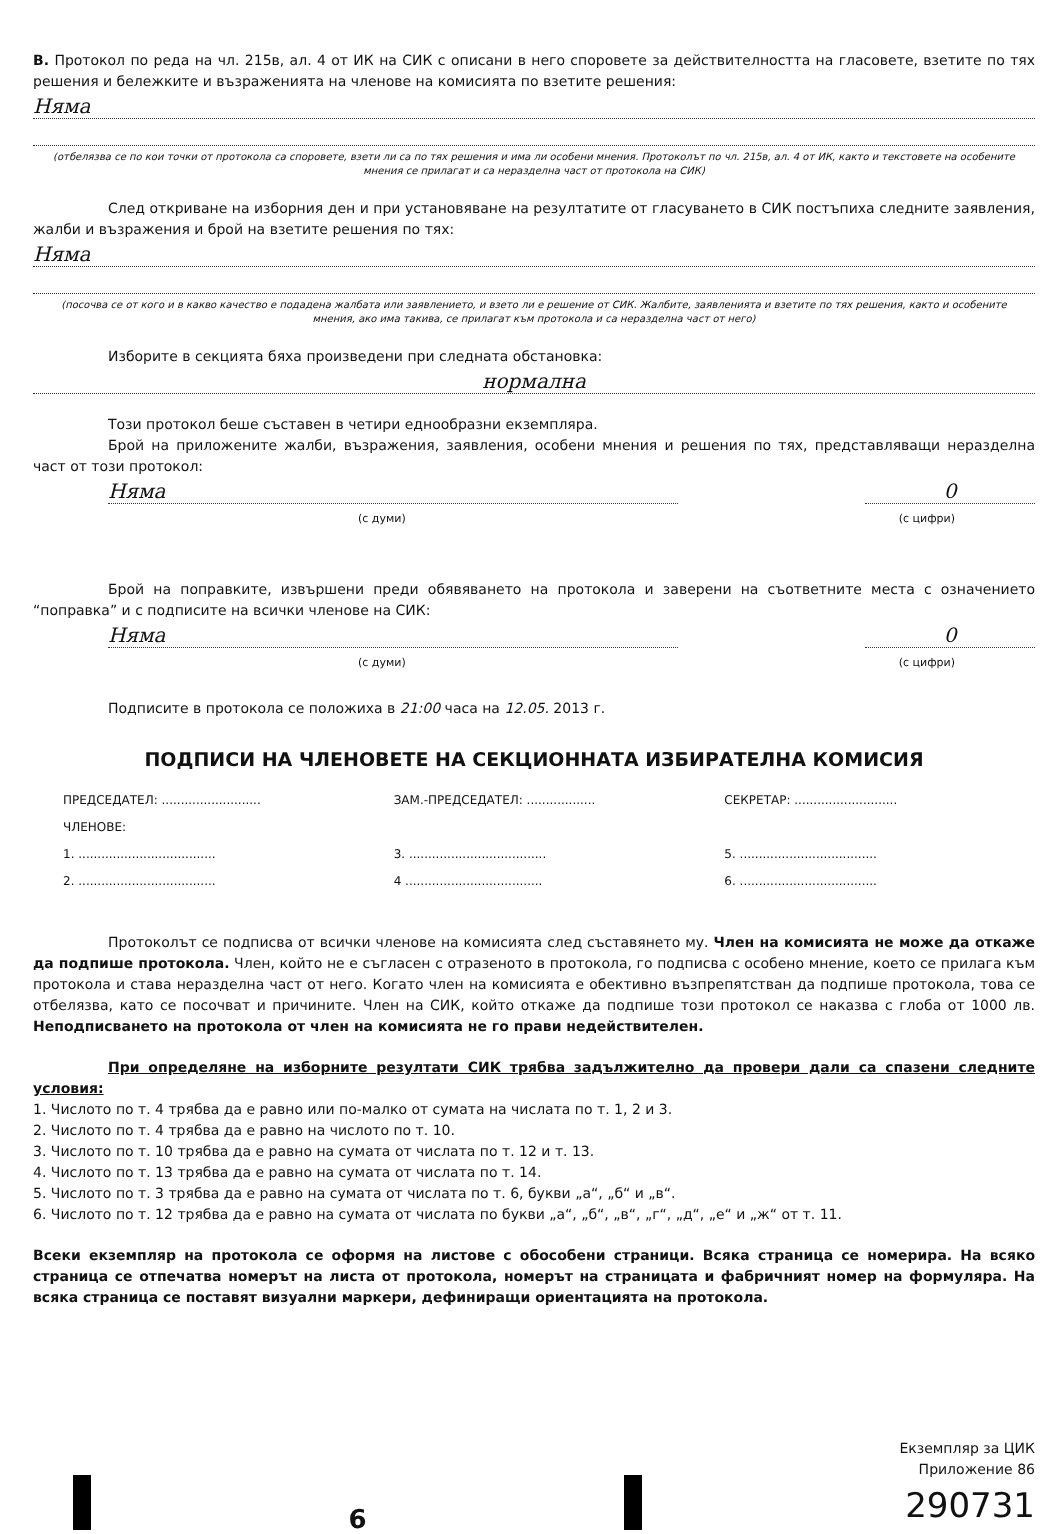В. Протокол по реда на чл. 215в, ал. 4 от ИК на СИК с описани в него споровете за действителността на гласовете, взетите по тях решения и бележките и възраженията на членове на комисията по взетите решения:
Няма
(отбелязва се по кои точки от протокола са споровете, взети ли са по тях решения и има ли особени мнения. Протоколът по чл. 215в, ал. 4 от ИК, както и текстовете на особените мнения се прилагат и са неразделна част от протокола на СИК)
След откриване на изборния ден и при установяване на резултатите от гласуването в СИК постъпиха следните заявления, жалби и възражения и брой на взетите решения по тях:
Няма
(посочва се от кого и в какво качество е подадена жалбата или заявлението, и взето ли е решение от СИК. Жалбите, заявленията и взетите по тях решения, както и особените мнения, ако има такива, се прилагат към протокола и са неразделна част от него)
Изборите в секцията бяха произведени при следната обстановка:
нормална
Този протокол беше съставен в четири еднообразни екземпляра.
Брой на приложените жалби, възражения, заявления, особени мнения и решения по тях, представляващи неразделна част от този протокол:
Няма 0
(с думи) (с цифри)
Брой на поправките, извършени преди обявяването на протокола и заверени на съответните места с означението “поправка” и с подписите на всички членове на СИК:
Няма 0
(с думи) (с цифри)
Подписите в протокола се положиха в 21:00 часа на 12.05. 2013 г.
ПОДПИСИ НА ЧЛЕНОВЕТЕ НА СЕКЦИОННАТА ИЗБИРАТЕЛНА КОМИСИЯ
ПРЕДСЕДАТЕЛ: .......................... ЗАМ.-ПРЕДСЕДАТЕЛ: .................. СЕКРЕТАР: ........................... ЧЛЕНОВЕ: 1. .................................... 3. .................................... 5. .................................... 2. .................................... 4 .................................... 6. ....................................
Протоколът се подписва от всички членове на комисията след съставянето му. Член на комисията не може да откаже да подпише протокола. Член, който не е съгласен с отразеното в протокола, го подписва с особено мнение, което се прилага към протокола и става неразделна част от него. Когато член на комисията е обективно възпрепятстван да подпише протокола, това се отбелязва, като се посочват и причините. Член на СИК, който откаже да подпише този протокол се наказва с глоба от 1000 лв. Неподписването на протокола от член на комисията не го прави недействителен.
При определяне на изборните резултати СИК трябва задължително да провери дали са спазени следните условия:
1. Числото по т. 4 трябва да е равно или по-малко от сумата на числата по т. 1, 2 и 3.
2. Числото по т. 4 трябва да е равно на числото по т. 10.
3. Числото по т. 10 трябва да е равно на сумата от числата по т. 12 и т. 13.
4. Числото по т. 13 трябва да е равно на сумата от числата по т. 14.
5. Числото по т. 3 трябва да е равно на сумата от числата по т. 6, букви „а“, „б“ и „в“.
6. Числото по т. 12 трябва да е равно на сумата от числата по букви „а“, „б“, „в“, „г“, „д“, „е“ и „ж“ от т. 11.
Всеки екземпляр на протокола се оформя на листове с обособени страници. Всяка страница се номерира. На всяко страница се отпечатва номерът на листа от протокола, номерът на страницата и фабричният номер на формуляра. На всяка страница се поставят визуални маркери, дефиниращи ориентацията на протокола.
6
Екземпляр за ЦИК
Приложение 86
290731